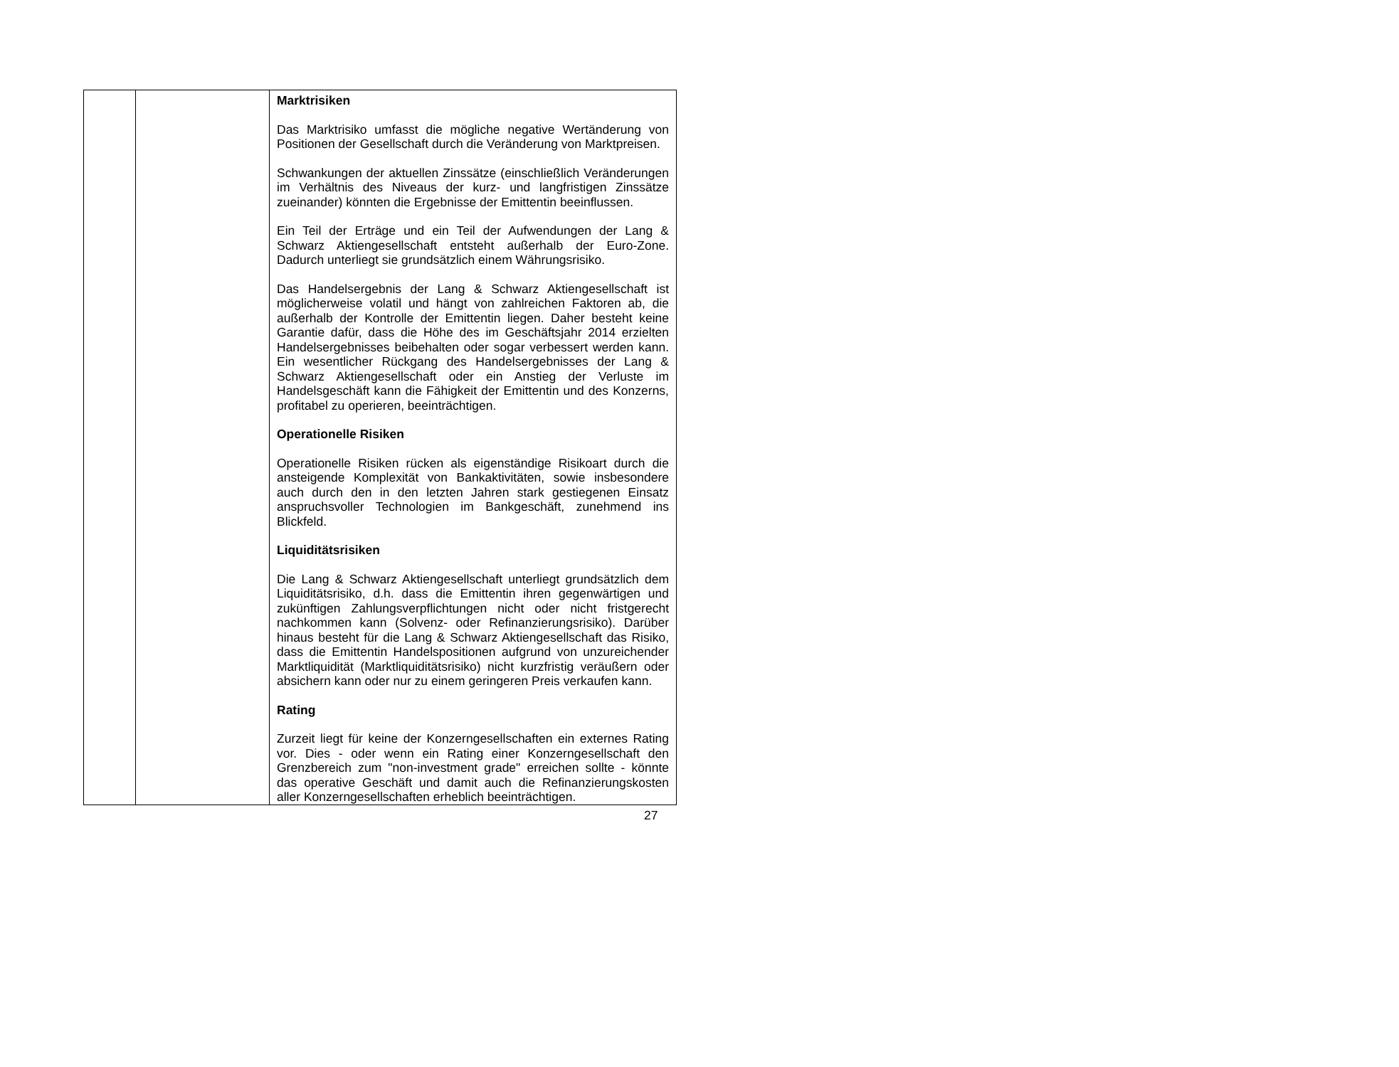| | | Marktrisiken Das Marktrisiko umfasst die mögliche negative Wertänderung von Positionen der Gesellschaft durch die Veränderung von Marktpreisen. Schwankungen der aktuellen Zinssätze (einschließlich Veränderungen im Verhältnis des Niveaus der kurz- und langfristigen Zinssätze zueinander) könnten die Ergebnisse der Emittentin beeinflussen. Ein Teil der Erträge und ein Teil der Aufwendungen der Lang & Schwarz Aktiengesellschaft entsteht außerhalb der Euro-Zone. Dadurch unterliegt sie grundsätzlich einem Währungsrisiko. Das Handelsergebnis der Lang & Schwarz Aktiengesellschaft ist möglicherweise volatil und hängt von zahlreichen Faktoren ab, die außerhalb der Kontrolle der Emittentin liegen. Daher besteht keine Garantie dafür, dass die Höhe des im Geschäftsjahr 2014 erzielten Handelsergebnisses beibehalten oder sogar verbessert werden kann. Ein wesentlicher Rückgang des Handelsergebnisses der Lang & Schwarz Aktiengesellschaft oder ein Anstieg der Verluste im Handelsgeschäft kann die Fähigkeit der Emittentin und des Konzerns, profitabel zu operieren, beeinträchtigen. Operationelle Risiken Operationelle Risiken rücken als eigenständige Risikoart durch die ansteigende Komplexität von Bankaktivitäten, sowie insbesondere auch durch den in den letzten Jahren stark gestiegenen Einsatz anspruchsvoller Technologien im Bankgeschäft, zunehmend ins Blickfeld. Liquiditätsrisiken Die Lang & Schwarz Aktiengesellschaft unterliegt grundsätzlich dem Liquiditätsrisiko, d.h. dass die Emittentin ihren gegenwärtigen und zukünftigen Zahlungsverpflichtungen nicht oder nicht fristgerecht nachkommen kann (Solvenz- oder Refinanzierungsrisiko). Darüber hinaus besteht für die Lang & Schwarz Aktiengesellschaft das Risiko, dass die Emittentin Handelspositionen aufgrund von unzureichender Marktliquidität (Marktliquiditätsrisiko) nicht kurzfristig veräußern oder absichern kann oder nur zu einem geringeren Preis verkaufen kann. Rating Zurzeit liegt für keine der Konzerngesellschaften ein externes Rating vor. Dies - oder wenn ein Rating einer Konzerngesellschaft den Grenzbereich zum "non-investment grade" erreichen sollte - könnte das operative Geschäft und damit auch die Refinanzierungskosten aller Konzerngesellschaften erheblich beeinträchtigen. |
27